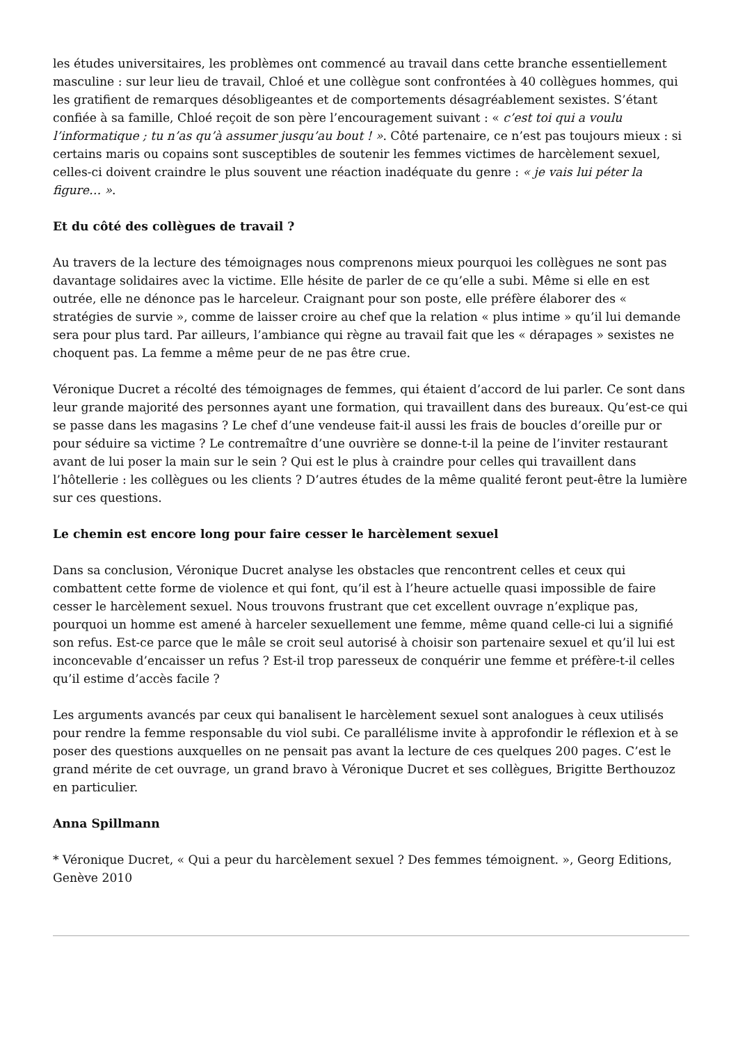les études universitaires, les problèmes ont commencé au travail dans cette branche essentiellement masculine : sur leur lieu de travail, Chloé et une collègue sont confrontées à 40 collègues hommes, qui les gratifient de remarques désobligeantes et de comportements désagréablement sexistes. S’étant confiée à sa famille, Chloé reçoit de son père l’encouragement suivant : « c’est toi qui a voulu l’informatique ; tu n’as qu’à assumer jusqu’au bout ! ». Côté partenaire, ce n’est pas toujours mieux : si certains maris ou copains sont susceptibles de soutenir les femmes victimes de harcèlement sexuel, celles-ci doivent craindre le plus souvent une réaction inadéquate du genre : « je vais lui péter la figure… ».
Et du côté des collègues de travail ?
Au travers de la lecture des témoignages nous comprenons mieux pourquoi les collègues ne sont pas davantage solidaires avec la victime. Elle hésite de parler de ce qu’elle a subi. Même si elle en est outrée, elle ne dénonce pas le harceleur. Craignant pour son poste, elle préfère élaborer des « stratégies de survie », comme de laisser croire au chef que la relation « plus intime » qu’il lui demande sera pour plus tard. Par ailleurs, l’ambiance qui règne au travail fait que les « dérapages » sexistes ne choquent pas. La femme a même peur de ne pas être crue.
Véronique Ducret a récolté des témoignages de femmes, qui étaient d’accord de lui parler. Ce sont dans leur grande majorité des personnes ayant une formation, qui travaillent dans des bureaux. Qu’est-ce qui se passe dans les magasins ? Le chef d’une vendeuse fait-il aussi les frais de boucles d’oreille pur or pour séduire sa victime ? Le contremaître d’une ouvrière se donne-t-il la peine de l’inviter restaurant avant de lui poser la main sur le sein ? Qui est le plus à craindre pour celles qui travaillent dans l’hôtellerie : les collègues ou les clients ? D’autres études de la même qualité feront peut-être la lumière sur ces questions.
Le chemin est encore long pour faire cesser le harcèlement sexuel
Dans sa conclusion, Véronique Ducret analyse les obstacles que rencontrent celles et ceux qui combattent cette forme de violence et qui font, qu’il est à l’heure actuelle quasi impossible de faire cesser le harcèlement sexuel. Nous trouvons frustrant que cet excellent ouvrage n’explique pas, pourquoi un homme est amené à harceler sexuellement une femme, même quand celle-ci lui a signifié son refus. Est-ce parce que le mâle se croit seul autorisé à choisir son partenaire sexuel et qu’il lui est inconcevable d’encaisser un refus ? Est-il trop paresseux de conquérir une femme et préfère-t-il celles qu’il estime d’accès facile ?
Les arguments avancés par ceux qui banalisent le harcèlement sexuel sont analogues à ceux utilisés pour rendre la femme responsable du viol subi. Ce parallélisme invite à approfondir le réflexion et à se poser des questions auxquelles on ne pensait pas avant la lecture de ces quelques 200 pages. C’est le grand mérite de cet ouvrage, un grand bravo à Véronique Ducret et ses collègues, Brigitte Berthouzoz en particulier.
Anna Spillmann
* Véronique Ducret, « Qui a peur du harcèlement sexuel ? Des femmes témoignent. », Georg Editions, Genève 2010